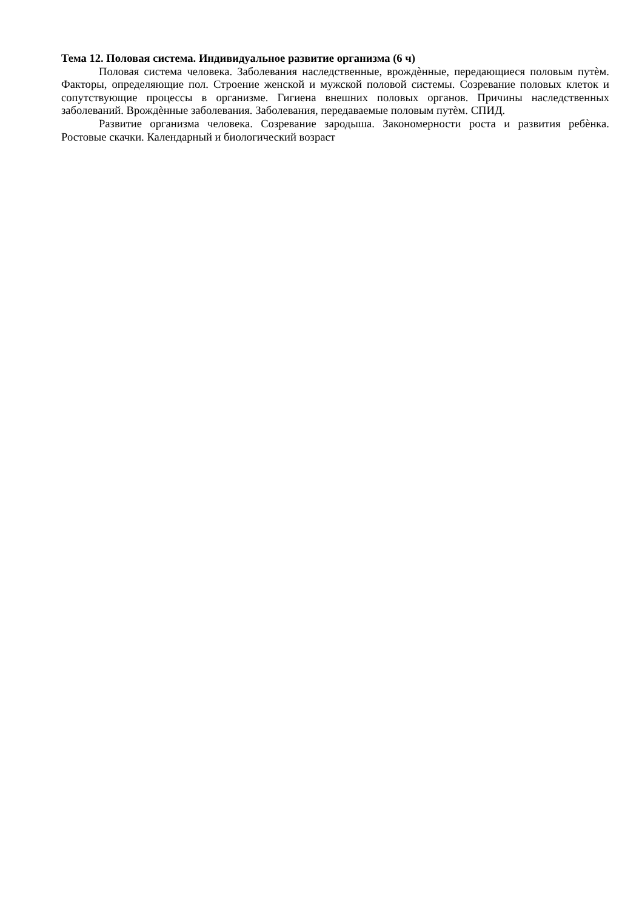Тема 12. Половая система. Индивидуальное развитие организма (6 ч)
Половая система человека. Заболевания наследственные, врождѐнные, передающиеся половым путѐм. Факторы, определяющие пол. Строение женской и мужской половой системы. Созревание половых клеток и сопутствующие процессы в организме. Гигиена внешних половых органов. Причины наследственных заболеваний. Врождѐнные заболевания. Заболевания, передаваемые половым путѐм. СПИД.
Развитие организма человека. Созревание зародыша. Закономерности роста и развития ребѐнка. Ростовые скачки. Календарный и биологический возраст